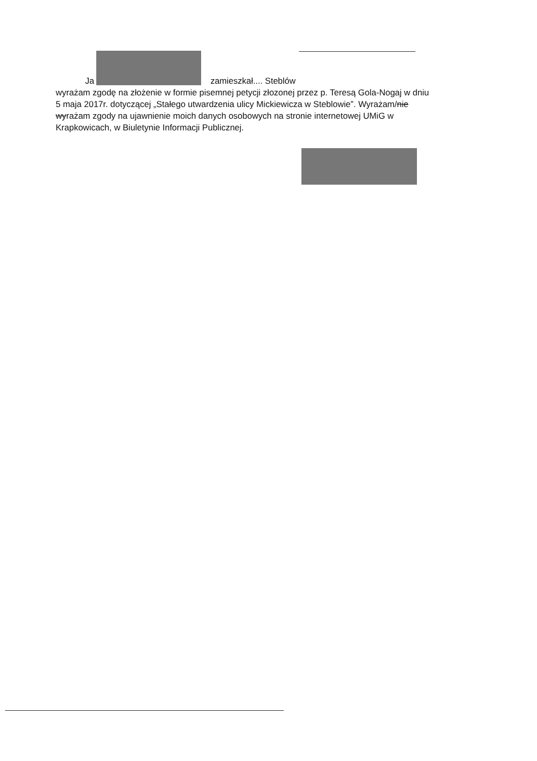Ja zamieszkał.... Steblów
wyrażam zgodę na złożenie w formie pisemnej petycji złozonej przez p. Teresą Gola-Nogaj w dniu 5 maja 2017r. dotyczącej „Stałego utwardzenia ulicy Mickiewicza w Steblowie”. Wyrażam/nie wyrażam zgody na ujawnienie moich danych osobowych na stronie internetowej UMiG w Krapkowicach, w Biuletynie Informacji Publicznej.